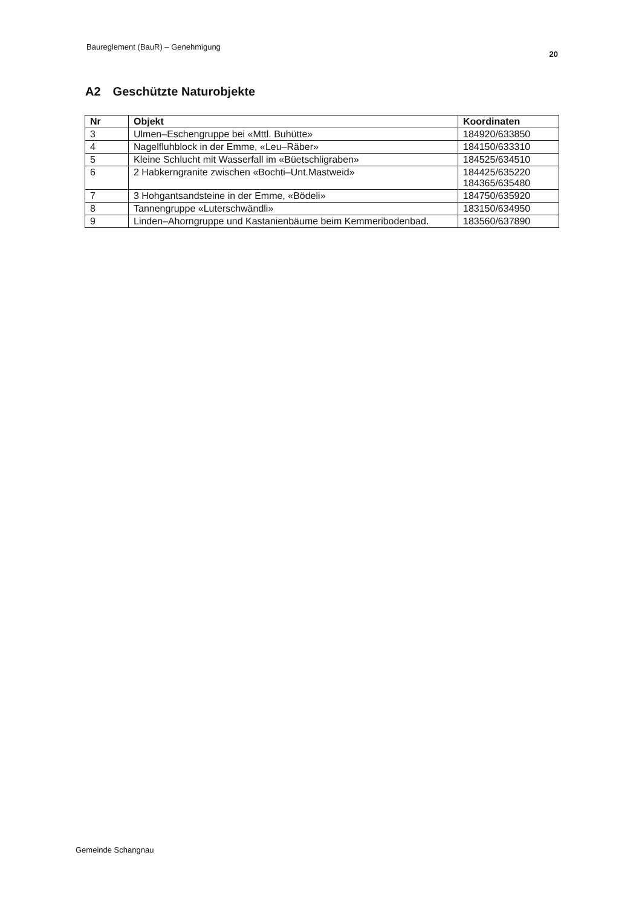Baureglement (BauR) – Genehmigung
20
A2 Geschützte Naturobjekte
| Nr | Objekt | Koordinaten |
| --- | --- | --- |
| 3 | Ulmen–Eschengruppe bei «Mttl. Buhütte» | 184920/633850 |
| 4 | Nagelfluhblock in der Emme, «Leu–Räber» | 184150/633310 |
| 5 | Kleine Schlucht mit Wasserfall im «Büetschligraben» | 184525/634510 |
| 6 | 2 Habkerngranite zwischen «Bochti–Unt.Mastweid» | 184425/635220 184365/635480 |
| 7 | 3 Hohgantsandsteine in der Emme, «Bödeli» | 184750/635920 |
| 8 | Tannengruppe «Luterschwändli» | 183150/634950 |
| 9 | Linden–Ahorngruppe und Kastanienbäume beim Kemmeribodenbad. | 183560/637890 |
Gemeinde Schangnau